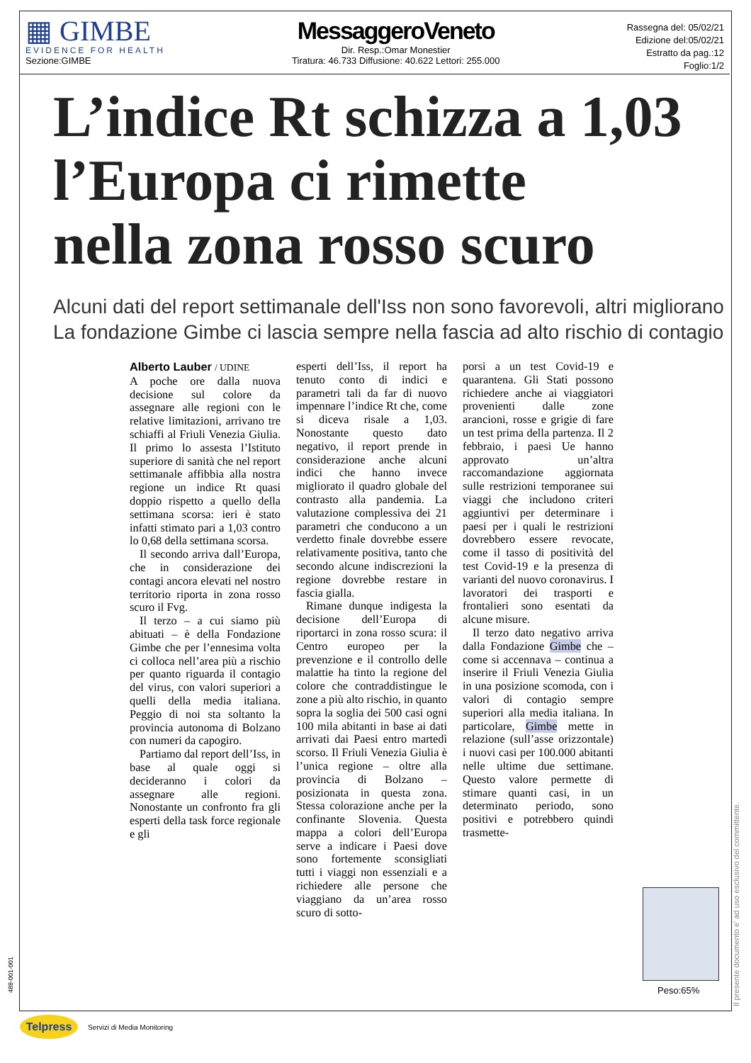▦ GIMBE
EVIDENCE FOR HEALTH
Sezione:GIMBE
MessaggeroVeneto
Dir. Resp.:Omar Monestier
Tiratura: 46.733 Diffusione: 40.622 Lettori: 255.000
Rassegna del: 05/02/21
Edizione del:05/02/21
Estratto da pag.:12
Foglio:1/2
L’indice Rt schizza a 1,03
l’Europa ci rimette
nella zona rosso scuro
Alcuni dati del report settimanale dell'Iss non sono favorevoli, altri migliorano
La fondazione Gimbe ci lascia sempre nella fascia ad alto rischio di contagio
Alberto Lauber / UDINE
A poche ore dalla nuova decisione sul colore da assegnare alle regioni con le relative limitazioni, arrivano tre schiaffi al Friuli Venezia Giulia. Il primo lo assesta l’Istituto superiore di sanità che nel report settimanale affibbia alla nostra regione un indice Rt quasi doppio rispetto a quello della settimana scorsa: ieri è stato infatti stimato pari a 1,03 contro lo 0,68 della settimana scorsa.
Il secondo arriva dall’Europa, che in considerazione dei contagi ancora elevati nel nostro territorio riporta in zona rosso scuro il Fvg.
Il terzo – a cui siamo più abituati – è della Fondazione Gimbe che per l’ennesima volta ci colloca nell’area più a rischio per quanto riguarda il contagio del virus, con valori superiori a quelli della media italiana. Peggio di noi sta soltanto la provincia autonoma di Bolzano con numeri da capogiro.
Partiamo dal report dell’Iss, in base al quale oggi si decideranno i colori da assegnare alle regioni. Nonostante un confronto fra gli esperti della task force regionale e gli
esperti dell’Iss, il report ha tenuto conto di indici e parametri tali da far di nuovo impennare l’indice Rt che, come si diceva risale a 1,03. Nonostante questo dato negativo, il report prende in considerazione anche alcuni indici che hanno invece migliorato il quadro globale del contrasto alla pandemia. La valutazione complessiva dei 21 parametri che conducono a un verdetto finale dovrebbe essere relativamente positiva, tanto che secondo alcune indiscrezioni la regione dovrebbe restare in fascia gialla.
Rimane dunque indigesta la decisione dell’Europa di riportarci in zona rosso scura: il Centro europeo per la prevenzione e il controllo delle malattie ha tinto la regione del colore che contraddistingue le zone a più alto rischio, in quanto sopra la soglia dei 500 casi ogni 100 mila abitanti in base ai dati arrivati dai Paesi entro martedì scorso. Il Friuli Venezia Giulia è l’unica regione – oltre alla provincia di Bolzano – posizionata in questa zona. Stessa colorazione anche per la confinante Slovenia. Questa mappa a colori dell’Europa serve a indicare i Paesi dove sono fortemente sconsigliati tutti i viaggi non essenziali e a richiedere alle persone che viaggiano da un’area rosso scuro di sotto-
porsi a un test Covid-19 e quarantena. Gli Stati possono richiedere anche ai viaggiatori provenienti dalle zone arancioni, rosse e grigie di fare un test prima della partenza. Il 2 febbraio, i paesi Ue hanno approvato un’altra raccomandazione aggiornata sulle restrizioni temporanee sui viaggi che includono criteri aggiuntivi per determinare i paesi per i quali le restrizioni dovrebbero essere revocate, come il tasso di positività del test Covid-19 e la presenza di varianti del nuovo coronavirus. I lavoratori dei trasporti e frontalieri sono esentati da alcune misure.
Il terzo dato negativo arriva dalla Fondazione Gimbe che – come si accennava – continua a inserire il Friuli Venezia Giulia in una posizione scomoda, con i valori di contagio sempre superiori alla media italiana. In particolare, Gimbe mette in relazione (sull’asse orizzontale) i nuovi casi per 100.000 abitanti nelle ultime due settimane. Questo valore permette di stimare quanti casi, in un determinato periodo, sono positivi e potrebbero quindi trasmette-
Peso:65%
Il presente documento e' ad uso esclusivo del committente.
488-001-001
Telpress
Servizi di Media Monitoring